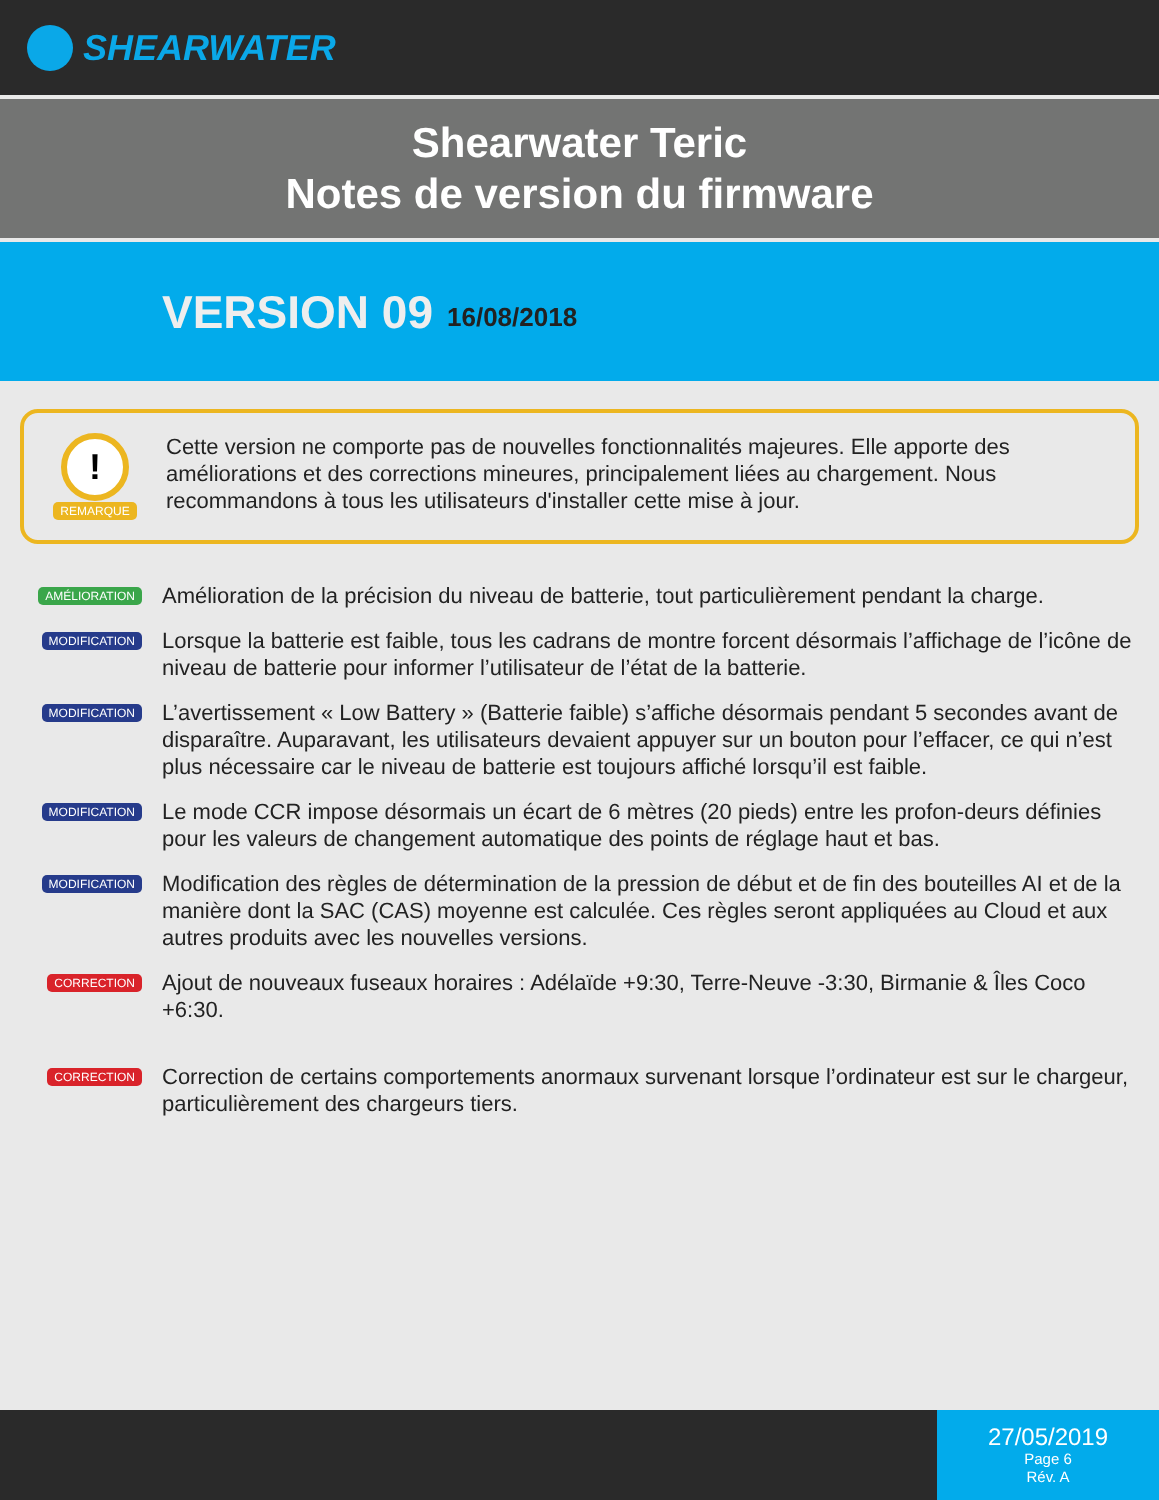SHEARWATER
Shearwater Teric
Notes de version du firmware
VERSION 09 16/08/2018
!
REMARQUE
Cette version ne comporte pas de nouvelles fonctionnalités majeures. Elle apporte des améliorations et des corrections mineures, principalement liées au chargement. Nous recommandons à tous les utilisateurs d'installer cette mise à jour.
AMÉLIORATION
Amélioration de la précision du niveau de batterie, tout particulièrement pendant la charge.
MODIFICATION
Lorsque la batterie est faible, tous les cadrans de montre forcent désormais l’affichage de l’icône de niveau de batterie pour informer l’utilisateur de l’état de la batterie.
MODIFICATION
L’avertissement « Low Battery » (Batterie faible) s’affiche désormais pendant 5 secondes avant de disparaître. Auparavant, les utilisateurs devaient appuyer sur un bouton pour l’effacer, ce qui n’est plus nécessaire car le niveau de batterie est toujours affiché lorsqu’il est faible.
MODIFICATION
Le mode CCR impose désormais un écart de 6 mètres (20 pieds) entre les profon-deurs définies pour les valeurs de changement automatique des points de réglage haut et bas.
MODIFICATION
Modification des règles de détermination de la pression de début et de fin des bouteilles AI et de la manière dont la SAC (CAS) moyenne est calculée. Ces règles seront appliquées au Cloud et aux autres produits avec les nouvelles versions.
CORRECTION
Ajout de nouveaux fuseaux horaires : Adélaïde +9:30, Terre-Neuve -3:30, Birmanie & Îles Coco +6:30.
CORRECTION
Correction de certains comportements anormaux survenant lorsque l’ordinateur est sur le chargeur, particulièrement des chargeurs tiers.
27/05/2019
Page 6
Rév. A